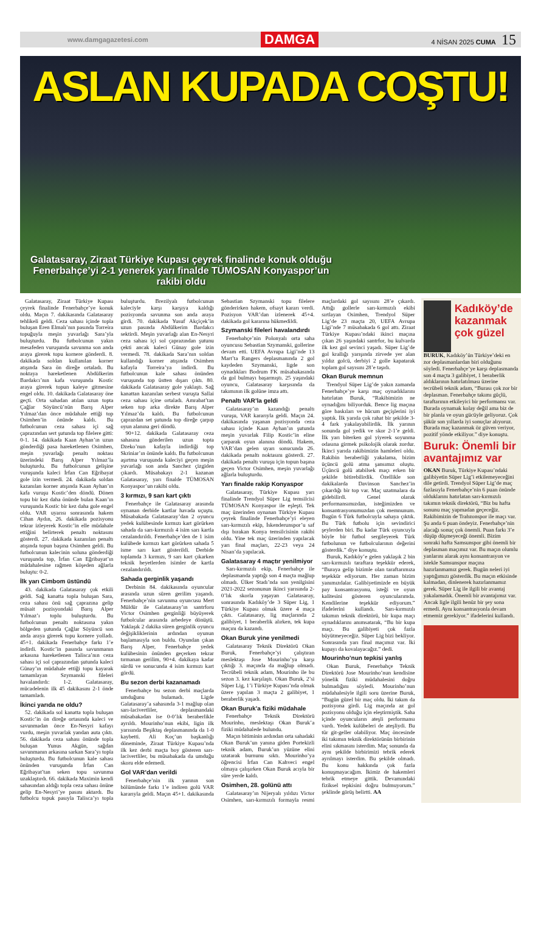www.damgagazetesi.com DAMGA 4 NİSAN 2025 CUMA 15
ASLAN KUPADA COŞTU!
Galatasaray, Ziraat Türkiye Kupası çeyrek finalinde konuk olduğu Fenerbahçe’yi 2-1 yenerek yarı finalde TÜMOSAN Konyaspor’un rakibi oldu
Galatasaray, Ziraat Türkiye Kupası çeyrek finalinde Fenerbahçe’ye konuk oldu. Maçın 7. dakikasında Galatasaray tehlikeli geldi. Ceza sahası içinde topla buluşan Eren Elmalı’nın pasında Torreira topuğuyla meşin yuvarlağı Sara’yla buluşturdu. Bu futbolcunun yakın mesafeden vuruşunda savunma son anda araya girerek topu kornere gönderdi. 8. dakikada soldan kullanılan korner atışında Sara ön direğe ortaladı. Bu noktaya hareketlenen Abdülkerim Bardakcı’nın kafa vuruşunda Kostic araya girerek topun kaleye gitmesine engel oldu. 10. dakikada Galatasaray öne geçti. Orta sahadan atılan uzun topta Çağlar Söyüncü’nün Barış Alper Yılmaz’dan önce müdahale ettiği top Osimhen’in önünde kaldı. Bu futbolcunun ceza sahası içi sağ çaprazından sert şutunda top filelere gitti: 0-1. 14. dakikada Kaan Ayhan’ın uzun gönderdiği pasa hareketlenen Osimhen, meşin yuvarlağı penaltı noktası üzerindeki Barış Alper Yılmaz’la buluşturdu. Bu futbolcunun gelişine vuruşunda kaleci İrfan Can Eğribayat gole izin vermedi. 24. dakikada soldan kazanılan korner atışında Kaan Ayhan’ın kafa vuruşu Kostic’den döndü. Dönen topu bir kez daha önünde bulan Kaan’ın vuruşunda Kostic bir kez daha gole engel oldu. VAR uyarısı sonrasında hakem Cihan Aydın, 26. dakikada pozisyonu tekrar izleyerek Kostic’in elle müdahale ettiğini belirterek penaltı noktasını gösterdi. 27. dakikada kazanılan penaltı atışında topun başına Osimhen geldi. Bu futbolcunun kalecinin soluna gönderdiği vuruşunda top, İrfan Can Eğribayat’ın müdahalesine rağmen köşeden ağlarla buluştu: 0-2.
İlk yarı Cimbom üstündü
43. dakikada Galatasaray çok etkili geldi. Sağ kanatta topla buluşan Sara, ceza sahası önü sağ çaprazına gelip müsait pozisyondaki Barış Alper Yılmaz’ı toplu buluşturdu. Bu futbolcunun penaltı noktasına yakın bölgeden şutunda Çağlar Söyüncü son anda araya girerek topu kornere yolladı. 45+1. dakikada Fenerbahçe farkı 1’e indirdi. Kostic’in pasında savunmanın arkasına hareketlenen Talisca’nın ceza sahası içi sol çaprazından şutunda kaleci Günay’ın müdahale ettiği topu kayarak tamamlayan Szymanski fileleri havalandırdı: 1-2. Galatasaray, mücadelenin ilk 45 dakikasını 2-1 önde tamamladı.
İkinci yarıda ne oldu?
52. dakikada sol kanatta topla buluşan Kostic’in ön direğe ortasında kaleci ve savunmadan önce En-Nesyri kafayı vurdu, meşin yuvarlak yandan auta çıktı. 56. dakikada ceza sahası önünde topla buluşan Yunus Akgün, sağdan savunmanın arkasına sarkan Sara’yı topla buluşturdu. Bu futbolcunun kale sahası önünden vuruşunda İrfan Can Eğribayat’tan seken topu savunma uzaklaştırdı. 66. dakikada Maximin kendi sahasından aldığı topla ceza sahası önüne gelip En-Nesyri’ye pasını aktardı. Bu futbolcu topuk pasıyla Talisca’yı topla buluşturdu. Brezilyalı futbolcunun kaleciyle karşı karşıya kaldığı pozisyonda savunma son anda araya girdi. 70. dakikada Yusuf Akçiçek’in uzun pasında Abdülkerim Bardakcı sektirdi. Meşin yuvarlağı alan En-Nesyri ceza sahası içi sol çaprazından şutunu çekti ancak kaleci Günay gole izin vermedi. 78. dakikada Sara’nın soldan kullandığı korner atışında Osimhen kafayla Torreira’ya indirdi. Bu futbolcunun kale sahası önünden vuruşunda top üstten dışarı çıktı. 80. dakikada Galatasaray gole yaklaştı. Sağ kanattan kazanılan serbest vuruşta Sallai ceza sahası içine ortaladı. Amrabat’tan seken top arka direkte Barış Alper Yılmaz’da kaldı. Bu futbolcunun çaprazdan set şutunda top direğe çarpıp oyun alanına geri döndü.
90+12. dakikada Galatasaray ceza sahasına gönderilen uzun topta Dzeko’nun kafayla indirdiği top Skriniar’ın önünde kaldı. Bu futbolcunun aşırtma vuruşunda kaleciyi geçen meşin yuvarlağı son anda Sanchez çizgiden çıkardı. Müsabakayı 2-1 kazanan Galatasaray, yarı finalde TÜMOSAN Konyaspor’un rakibi oldu.
3 kırmızı, 9 sarı kart çıktı
Fenerbahçe ile Galatasaray arasında oynanan derbide kartlar havada uçuştu. Müsabakada Galatasaray’dan 2 oyuncu yedek kulübesinde kırmızı kart görürken sahada da sarı-kırmızılı 4 isim sarı kartla cezalandırıldı. Fenerbahçe’den de 1 isim kulübede kırmızı kart görürken sahada 5 isme sarı kart gösterildi. Derbide toplamda 3 kırmızı, 9 sarı kart çıkarken teknik heyetlerden isimler de kartla cezalandırıldı.
Sahada gerginlik yaşandı
Derbinin 84. dakikasında oyuncular arasında uzun süren gerilim yaşandı. Fenerbahçe’nin savunma oyuncusu Mert Müldür ile Galatasaray’ın santrforu Victor Osimhen gerginliği büyüyerek futbolcular arasında arbedeye dönüştü. Yaklaşık 2 dakika süren gerginlik oyuncu değişikliklerinin ardından oyunun başlamasıyla son buldu. Oyundan çıkan Barış Alper, Fenerbahçe yedek kulübesinin önünden geçerken tekrar tırmanan gerilim, 90+4. dakikaya kadar sürdü ve sonucunda 4 isim kırmızı kart gördü.
Bu sezon derbi kazanamadı
Fenerbahçe bu sezon derbi maçlarda umduğunu bulamadı. Ligde Galatasaray’a sahasında 3-1 mağlup olan sarı-lacivertliler, deplasmandaki müsabakadan ise 0-0’lık beraberlikle ayrıldı. Mourinho’nun ekibi, ligin ilk yarısında Beşiktaş deplasmanında da 1-0 kaybetti. Ali Koç’un başkanlığı döneminde, Ziraat Türkiye Kupası’nda ilk kez derbi maçta boy gösteren sarı-lacivertliler, bu müsabakada da umduğu skoru elde edemedi.
Gol VAR’dan verildi
Fenerbahçe’nin ilk yarının son bölümünde farkı 1’e indiren golü VAR kararıyla geldi. Maçın 45+1. dakikasında Sebastian Szymanski topu filelere gönderirken hakem, ofsayt kararı verdi. Pozisyon VAR’dan izlenerek 45+4. dakikada gol kararına hükmedildi.
Szymanski fileleri havalandırdı
Fenerbahçe’nin Polonyalı orta saha oyuncusu Sebastian Szymanski, gollerine devam etti. UEFA Avrupa Ligi’nde 13 Mart’ta Rangers deplasmanında 2 gol kaydeden Szymanski, ligde son oynadıkları Bodrum FK müsabakasında da gol bulmayı başarmıştı. 25 yaşındaki oyuncu, Galatasaray karşısında da takımının ilk golüne imza attı.
Penaltı VAR’la geldi
Galatasaray’ın kazandığı penaltı vuruşu, VAR kararıyla geldi. Maçın 24. dakikasında yaşanan pozisyonda ceza sahası içinde Kaan Ayhan’ın şutunda meşin yuvarlak Filip Kostic’in eline çarparak oyun alanına döndü. Hakem, VAR’dan gelen uyarı sonucunda 26. dakikada penaltı noktasını gösterdi. 27. dakikada penaltı vuruşu için topun başına geçen Victor Osimhen, meşin yuvarlağı ağlarla buluşturdu.
Yarı finalde rakip Konyaspor
Galatasaray, Türkiye Kupası yarı finalinde Trendyol Süper Lig temsilcisi TÜMOSAN Konyaspor ile eşleşti. Tek maç üzerinden oynanan Türkiye Kupası çeyrek finalinde Fenerbahçe’yi eleyen sarı-kırmızılı ekip, İskenderunspor’u saf dışı bırakan Konya temsilcisinin rakibi oldu. Yine tek maç üzerinden yapılacak yarı final maçları, 22-23 veya 24 Nisan’da yapılacak.
Galatasaray 4 maçtır yenilmiyor
Sarı-kırmızılı ekip, Fenerbahçe ile deplasmanda yaptığı son 4 maçta mağlup olmadı. Ülker Stadı’nda son yenilgisini 2021-2022 sezonunun ikinci yarısında 2-0’lık skorla yaşayan Galatasaray, sonrasında Kadıköy’de 3 Süper Lig, 1 Türkiye Kupası olmak üzere 4 maça çıktı. Galatasaray, lig maçlarında 2 galibiyet, 1 beraberlik alırken, tek kupa maçını da kazandı.
Okan Buruk yine yenilmedi
Galatasaray Teknik Direktörü Okan Buruk, Fenerbahçe’yi çalıştıran meslektaşı Jose Mourinho’ya karşı çıktığı 3. maçında da mağlup olmadı. Tecrübeli teknik adam, Mourinho ile bu sezon 3. kez karşılaştı. Okan Buruk, 2’si Süper Lig, 1’i Türkiye Kupası’nda olmak üzere yapılan 3 maçta 2 galibiyet, 1 beraberlik yaşadı.
Okan Buruk’a fiziki müdahale
Fenerbahçe Teknik Direktörü Mourinho, meslektaşı Okan Buruk’a fiziki müdahalede bulundu.
Maçın bitiminin ardından orta sahadaki Okan Buruk’un yanına giden Portekizli teknik adam, Buruk’un yüzüne elini uzatarak burnunu sıktı. Mourinho’ya öğrencisi İrfan Can Kahveci engel olmaya çalışırken Okan Buruk acıyla bir süre yerde kaldı.
Osimhen, 28. golünü attı
Galatasaray’ın Nijeryalı yıldızı Victor Osimhen, sarı-kırmızılı formayla resmi maçlardaki gol sayısını 28’e çıkardı. Attığı gollerle sarı-kırmızılı ekibi sırtlayan Osimhen, Trendyol Süper Lig’de 23 maçta 20, UEFA Avrupa Ligi’nde 7 müsabakada 6 gol attı. Ziraat Türkiye Kupası’ndaki ikinci maçına çıkan 26 yaşındaki santrfor, bu kulvarda ilk kez gol sevinci yaşadı. Süper Lig’de gol krallığı yarışında zirvede yer alan yıldız golcü, derbiyi 2 golle kapatarak toplam gol sayısını 28’e taşıdı.
Okan Buruk memnun
Trendyol Süper Lig’de yakın zamanda Fenerbahçe’ye karşı maç oynadıklarını hatırlatan Buruk, “Rakibimizin ne oynadığını biliyorduk. Bence lig maçına göre baskıları ve hücum geçişlerini iyi yaptık. İlk yarıda çok rahat bir şekilde 3-4 fark yakalayabilirdik. İlk yarının sonunda gol yedik ve skor 2-1’e geldi. İlk yarı biterken gol yiyerek soyunma odasına girmek psikolojik olarak zordur. İkinci yarıda rakibimizin hamleleri oldu. Rakibin beraberliği yakalama, bizim üçüncü golü atma şansımız oluştu. Üçüncü golü atabilsek maçı erken bir şekilde bitirebilirdik. Özellikle son dakikalarda Davinson Sanchez’in çıkardığı bir top var. Maç uzatmalara da gidebilirdi. Genel olarak performansımızdan, isteğimizden ve konsantrasyonumuzdan çok memnunum. Bugün 6 Türk futbolcuyla sahaya çıktık. Bu Türk futbolu için sevindirici şeylerden biri. Bu kadar Türk oyuncuyla böyle bir futbol sergileyerek Türk futbolunun ve futbolcularının değerini gösterdik.” diye konuştu.
Buruk, Kadıköy’e gelen yaklaşık 2 bin sarı-kırmızılı taraftara teşekkür ederek, “Buraya gelip bizimle olan taraftarımıza teşekkür ediyorum. Her zaman bizim yanımızdalar. Galibiyetimizde en büyük pay konsantrasyonu, isteği ve oyun kalitesini gösteren oyuncularımda. Kendilerine teşekkür ediyorum.” ifadelerini kullandı. Sarı-kırmızılı takımın teknik direktörü, bir kupa maçı oynadıklarını anımsatarak, “Bu bir kupa maçı. Bu galibiyeti çok fazla büyütmeyeceğiz. Süper Lig bizi bekliyor. Sonrasında yarı final maçımız var. İki kupayı da kovalayacağız.” dedi.
Mourinho’nun tepkisi yanlış
Okan Buruk, Fenerbahçe Teknik Direktörü Jose Mourinho’nun kendisine yönelik fiziki müdahalesini doğru bulmadığını söyledi. Mourinho’nun müdahalesiyle ilgili soru üzerine Buruk, “Bugün güzel bir maç oldu. İki takım da pozisyona girdi. Lig maçında az gol pozisyonu olduğu için eleştirmiştik. Saha içinde oyuncuların ateşli performansı vardı. Yedek kulübeleri de ateşliydi. Bu tür git-geller olabiliyor. Maç öncesinde iki takımın teknik direktörünün birbirinin elini sıkmasını isterdim. Maç sonunda da aynı şekilde birbirimizi tebrik ederek ayrılmayı isterdim. Bu şekilde olmadı. Bu konu hakkında çok fazla konuşmayacağım. İkimiz de hakemleri tebrik etmeye gittik. Devamındaki fiziksel tepkisini doğru bulmuyorum.” şeklinde görüş belirtti. AA
Kadıköy’de kazanmak çok güzel
BURUK, Kadıköy’ün Türkiye’deki en zor deplasmanlardan biri olduğunu söyledi. Fenerbahçe’ye karşı deplasmanda son 4 maçta 3 galibiyet, 1 beraberlik aldıklarının hatırlatılması üzerine tecrübeli teknik adam, “Burası çok zor bir deplasman. Fenerbahçe takımı güçlü, taraftarının etkileyici bir performansı var. Burada oynamak kolay değil ama biz de bir planla ve oyun gücüyle geliyoruz. Çok şükür son yıllarda iyi sonuçlar alıyoruz. Burada maç kazanmak öz güven veriyor, pozitif yönde etkiliyor.” diye konuştu.
Buruk: Önemli bir avantajımız var
OKAN Buruk, Türkiye Kupası’ndaki galibiyetin Süper Lig’i etkilemeyeceğini dile getirdi. Trendyol Süper Lig’de maç fazlasıyla Fenerbahçe’nin 6 puan önünde olduklarını hatırlatan sarı-kırmızılı takımın teknik direktörü, “Biz bu hafta sonunu maç yapmadan geçeceğiz. Rakibimizin de Trabzonspor ile maçı var. Şu anda 6 puan öndeyiz. Fenerbahçe’nin alacağı sonuç çok önemli. Puan farkı 3’e düşüp düşmeyeceği önemli. Bizim sonraki hafta Samsunspor gibi önemli bir deplasman maçımız var. Bu maçın olumlu yanlarını alarak aynı konsantrasyon ve istekle Samsunspor maçına hazırlanmamız gerek. Bugün neleri iyi yaptığımızı gösterdik. Bu maçın etkisinde kalmadan, dinlenerek hazırlanmamız gerek. Süper Lig ile ilgili bir avantaj yakalamadık. Önemli bir avantajımız var. Ancak ligle ilgili henüz bir şey sona ermedi. Aynı konsantrasyonla devam etmemiz gerekiyor.” ifadelerini kullandı.